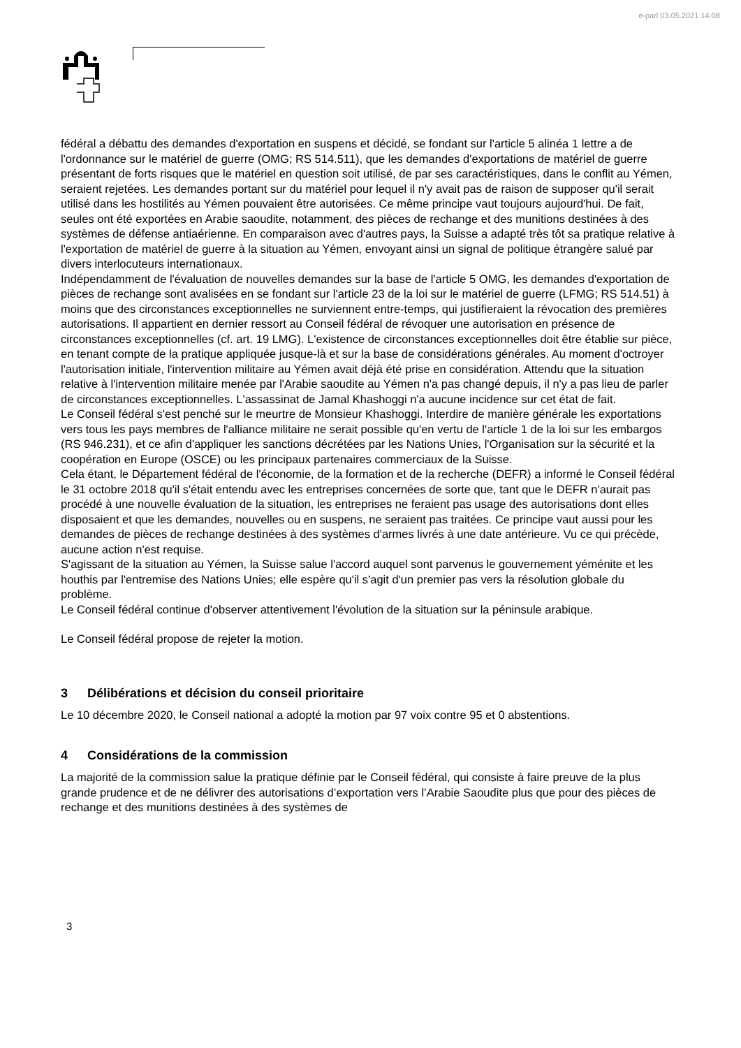e-parl 03.05.2021 14:08
fédéral a débattu des demandes d'exportation en suspens et décidé, se fondant sur l'article 5 alinéa 1 lettre a de l'ordonnance sur le matériel de guerre (OMG; RS 514.511), que les demandes d'exportations de matériel de guerre présentant de forts risques que le matériel en question soit utilisé, de par ses caractéristiques, dans le conflit au Yémen, seraient rejetées. Les demandes portant sur du matériel pour lequel il n'y avait pas de raison de supposer qu'il serait utilisé dans les hostilités au Yémen pouvaient être autorisées. Ce même principe vaut toujours aujourd'hui. De fait, seules ont été exportées en Arabie saoudite, notamment, des pièces de rechange et des munitions destinées à des systèmes de défense antiaérienne. En comparaison avec d'autres pays, la Suisse a adapté très tôt sa pratique relative à l'exportation de matériel de guerre à la situation au Yémen, envoyant ainsi un signal de politique étrangère salué par divers interlocuteurs internationaux.
Indépendamment de l'évaluation de nouvelles demandes sur la base de l'article 5 OMG, les demandes d'exportation de pièces de rechange sont avalisées en se fondant sur l'article 23 de la loi sur le matériel de guerre (LFMG; RS 514.51) à moins que des circonstances exceptionnelles ne surviennent entre-temps, qui justifieraient la révocation des premières autorisations. Il appartient en dernier ressort au Conseil fédéral de révoquer une autorisation en présence de circonstances exceptionnelles (cf. art. 19 LMG). L'existence de circonstances exceptionnelles doit être établie sur pièce, en tenant compte de la pratique appliquée jusque-là et sur la base de considérations générales. Au moment d'octroyer l'autorisation initiale, l'intervention militaire au Yémen avait déjà été prise en considération. Attendu que la situation relative à l'intervention militaire menée par l'Arabie saoudite au Yémen n'a pas changé depuis, il n'y a pas lieu de parler de circonstances exceptionnelles. L'assassinat de Jamal Khashoggi n'a aucune incidence sur cet état de fait.
Le Conseil fédéral s'est penché sur le meurtre de Monsieur Khashoggi. Interdire de manière générale les exportations vers tous les pays membres de l'alliance militaire ne serait possible qu'en vertu de l'article 1 de la loi sur les embargos (RS 946.231), et ce afin d'appliquer les sanctions décrétées par les Nations Unies, l'Organisation sur la sécurité et la coopération en Europe (OSCE) ou les principaux partenaires commerciaux de la Suisse.
Cela étant, le Département fédéral de l'économie, de la formation et de la recherche (DEFR) a informé le Conseil fédéral le 31 octobre 2018 qu'il s'était entendu avec les entreprises concernées de sorte que, tant que le DEFR n'aurait pas procédé à une nouvelle évaluation de la situation, les entreprises ne feraient pas usage des autorisations dont elles disposaient et que les demandes, nouvelles ou en suspens, ne seraient pas traitées. Ce principe vaut aussi pour les demandes de pièces de rechange destinées à des systèmes d'armes livrés à une date antérieure. Vu ce qui précède, aucune action n'est requise.
S'agissant de la situation au Yémen, la Suisse salue l'accord auquel sont parvenus le gouvernement yéménite et les houthis par l'entremise des Nations Unies; elle espère qu'il s'agit d'un premier pas vers la résolution globale du problème.
Le Conseil fédéral continue d'observer attentivement l'évolution de la situation sur la péninsule arabique.
Le Conseil fédéral propose de rejeter la motion.
3 Délibérations et décision du conseil prioritaire
Le 10 décembre 2020, le Conseil national a adopté la motion par 97 voix contre 95 et 0 abstentions.
4 Considérations de la commission
La majorité de la commission salue la pratique définie par le Conseil fédéral, qui consiste à faire preuve de la plus grande prudence et de ne délivrer des autorisations d’exportation vers l’Arabie Saoudite plus que pour des pièces de rechange et des munitions destinées à des systèmes de
3